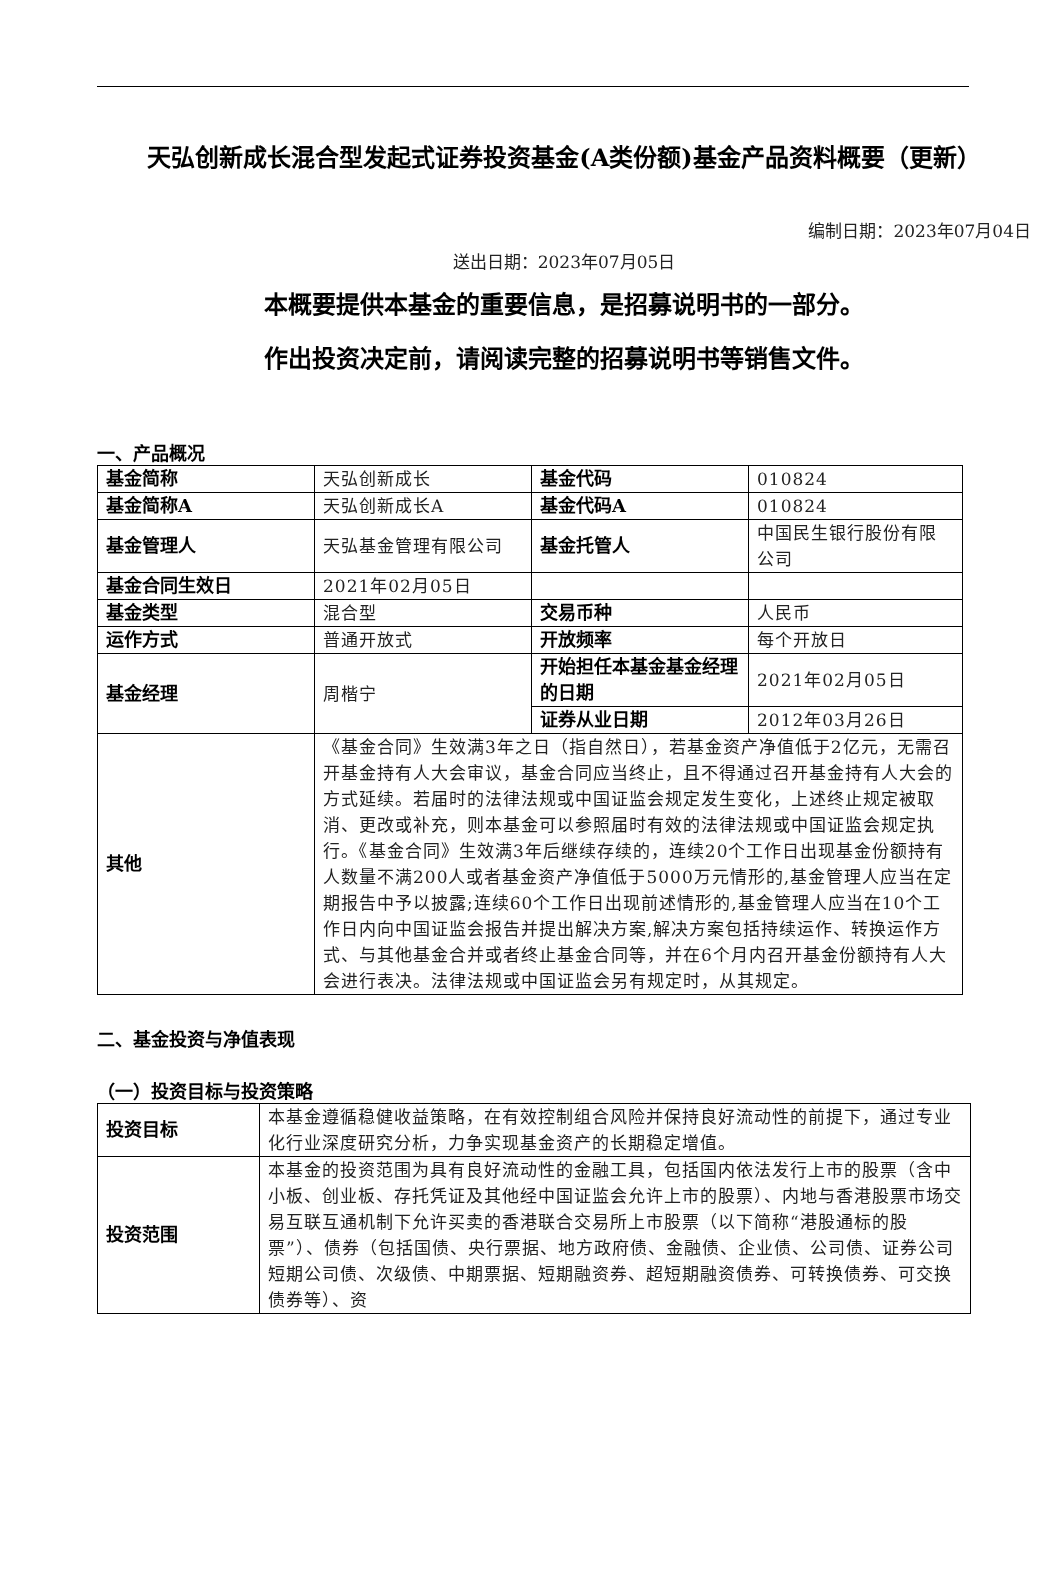天弘创新成长混合型发起式证券投资基金(A类份额)基金产品资料概要（更新）
编制日期：2023年07月04日
送出日期：2023年07月05日
本概要提供本基金的重要信息，是招募说明书的一部分。
作出投资决定前，请阅读完整的招募说明书等销售文件。
一、产品概况
| 基金简称 | 天弘创新成长 | 基金代码 | 010824 |
| 基金简称A | 天弘创新成长A | 基金代码A | 010824 |
| 基金管理人 | 天弘基金管理有限公司 | 基金托管人 | 中国民生银行股份有限公司 |
| 基金合同生效日 | 2021年02月05日 | | |
| 基金类型 | 混合型 | 交易币种 | 人民币 |
| 运作方式 | 普通开放式 | 开放频率 | 每个开放日 |
| 基金经理 | 周楷宁 | 开始担任本基金基金经理的日期 | 2021年02月05日 |
| | | 证券从业日期 | 2012年03月26日 |
| 其他 | 《基金合同》生效满3年之日（指自然日），若基金资产净值低于2亿元，无需召开基金持有人大会审议，基金合同应当终止，且不得通过召开基金持有人大会的方式延续。若届时的法律法规或中国证监会规定发生变化，上述终止规定被取消、更改或补充，则本基金可以参照届时有效的法律法规或中国证监会规定执行。《基金合同》生效满3年后继续存续的，连续20个工作日出现基金份额持有人数量不满200人或者基金资产净值低于5000万元情形的,基金管理人应当在定期报告中予以披露;连续60个工作日出现前述情形的,基金管理人应当在10个工作日内向中国证监会报告并提出解决方案,解决方案包括持续运作、转换运作方式、与其他基金合并或者终止基金合同等，并在6个月内召开基金份额持有人大会进行表决。法律法规或中国证监会另有规定时，从其规定。 | | |
二、基金投资与净值表现
（一）投资目标与投资策略
| 投资目标 | 本基金遵循稳健收益策略，在有效控制组合风险并保持良好流动性的前提下，通过专业化行业深度研究分析，力争实现基金资产的长期稳定增值。 |
| 投资范围 | 本基金的投资范围为具有良好流动性的金融工具，包括国内依法发行上市的股票（含中小板、创业板、存托凭证及其他经中国证监会允许上市的股票）、内地与香港股票市场交易互联互通机制下允许买卖的香港联合交易所上市股票（以下简称“港股通标的股票”）、债券（包括国债、央行票据、地方政府债、金融债、企业债、公司债、证券公司短期公司债、次级债、中期票据、短期融资券、超短期融资债券、可转换债券、可交换债券等）、资 |